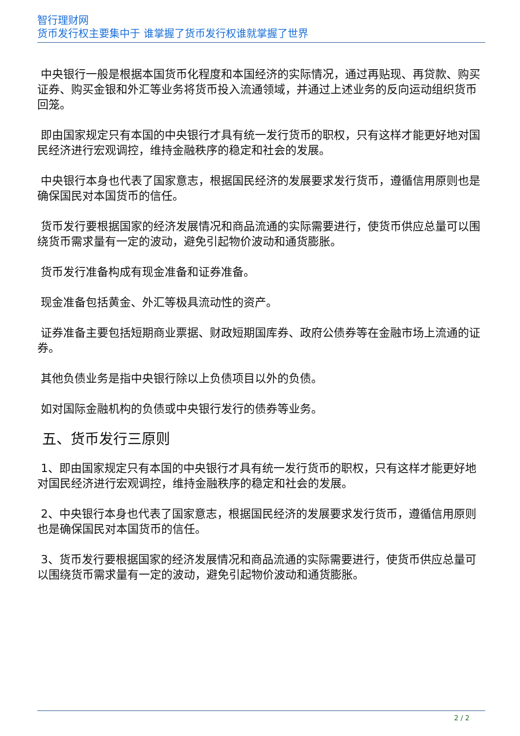智行理财网
货币发行权主要集中于 谁掌握了货币发行权谁就掌握了世界
中央银行一般是根据本国货币化程度和本国经济的实际情况，通过再贴现、再贷款、购买证券、购买金银和外汇等业务将货币投入流通领域，并通过上述业务的反向运动组织货币回笼。
即由国家规定只有本国的中央银行才具有统一发行货币的职权，只有这样才能更好地对国民经济进行宏观调控，维持金融秩序的稳定和社会的发展。
中央银行本身也代表了国家意志，根据国民经济的发展要求发行货币，遵循信用原则也是确保国民对本国货币的信任。
货币发行要根据国家的经济发展情况和商品流通的实际需要进行，使货币供应总量可以围绕货币需求量有一定的波动，避免引起物价波动和通货膨胀。
货币发行准备构成有现金准备和证券准备。
现金准备包括黄金、外汇等极具流动性的资产。
证券准备主要包括短期商业票据、财政短期国库券、政府公债券等在金融市场上流通的证券。
其他负债业务是指中央银行除以上负债项目以外的负债。
如对国际金融机构的负债或中央银行发行的债券等业务。
五、货币发行三原则
1、即由国家规定只有本国的中央银行才具有统一发行货币的职权，只有这样才能更好地对国民经济进行宏观调控，维持金融秩序的稳定和社会的发展。
2、中央银行本身也代表了国家意志，根据国民经济的发展要求发行货币，遵循信用原则也是确保国民对本国货币的信任。
3、货币发行要根据国家的经济发展情况和商品流通的实际需要进行，使货币供应总量可以围绕货币需求量有一定的波动，避免引起物价波动和通货膨胀。
2 / 2